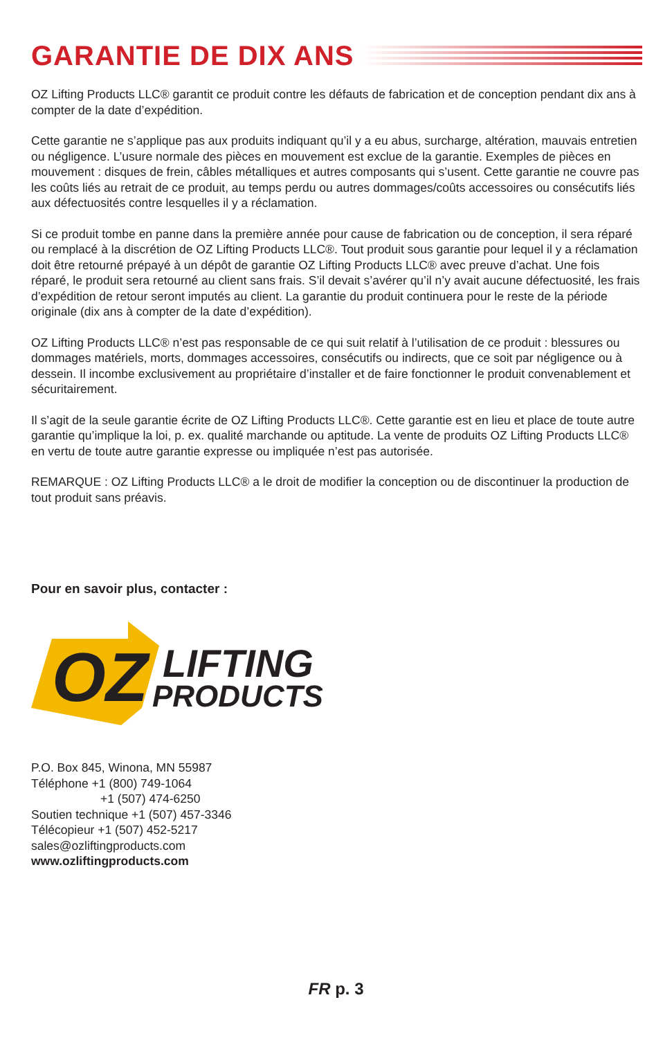GARANTIE DE DIX ANS
OZ Lifting Products LLC® garantit ce produit contre les défauts de fabrication et de conception pendant dix ans à compter de la date d’expédition.
Cette garantie ne s’applique pas aux produits indiquant qu’il y a eu abus, surcharge, altération, mauvais entretien ou négligence. L’usure normale des pièces en mouvement est exclue de la garantie. Exemples de pièces en mouvement : disques de frein, câbles métalliques et autres composants qui s’usent. Cette garantie ne couvre pas les coûts liés au retrait de ce produit, au temps perdu ou autres dommages/coûts accessoires ou consécutifs liés aux défectuosités contre lesquelles il y a réclamation.
Si ce produit tombe en panne dans la première année pour cause de fabrication ou de conception, il sera réparé ou remplacé à la discrétion de OZ Lifting Products LLC®. Tout produit sous garantie pour lequel il y a réclamation doit être retourné prépayé à un dépôt de garantie OZ Lifting Products LLC® avec preuve d’achat. Une fois réparé, le produit sera retourné au client sans frais. S’il devait s’avérer qu’il n’y avait aucune défectuosité, les frais d’expédition de retour seront imputés au client. La garantie du produit continuera pour le reste de la période originale (dix ans à compter de la date d’expédition).
OZ Lifting Products LLC® n’est pas responsable de ce qui suit relatif à l’utilisation de ce produit : blessures ou dommages matériels, morts, dommages accessoires, consécutifs ou indirects, que ce soit par négligence ou à dessein. Il incombe exclusivement au propriétaire d’installer et de faire fonctionner le produit convenablement et sécuritairement.
Il s’agit de la seule garantie écrite de OZ Lifting Products LLC®. Cette garantie est en lieu et place de toute autre garantie qu’implique la loi, p. ex. qualité marchande ou aptitude. La vente de produits OZ Lifting Products LLC® en vertu de toute autre garantie expresse ou impliquée n’est pas autorisée.
REMARQUE : OZ Lifting Products LLC® a le droit de modifier la conception ou de discontinuer la production de tout produit sans préavis.
Pour en savoir plus, contacter :
OZ
LIFTING
PRODUCTS
P.O. Box 845, Winona, MN 55987
Téléphone +1 (800) 749-1064
+1 (507) 474-6250
Soutien technique +1 (507) 457-3346
Télécopieur +1 (507) 452-5217
sales@ozliftingproducts.com
www.ozliftingproducts.com
FR p. 3